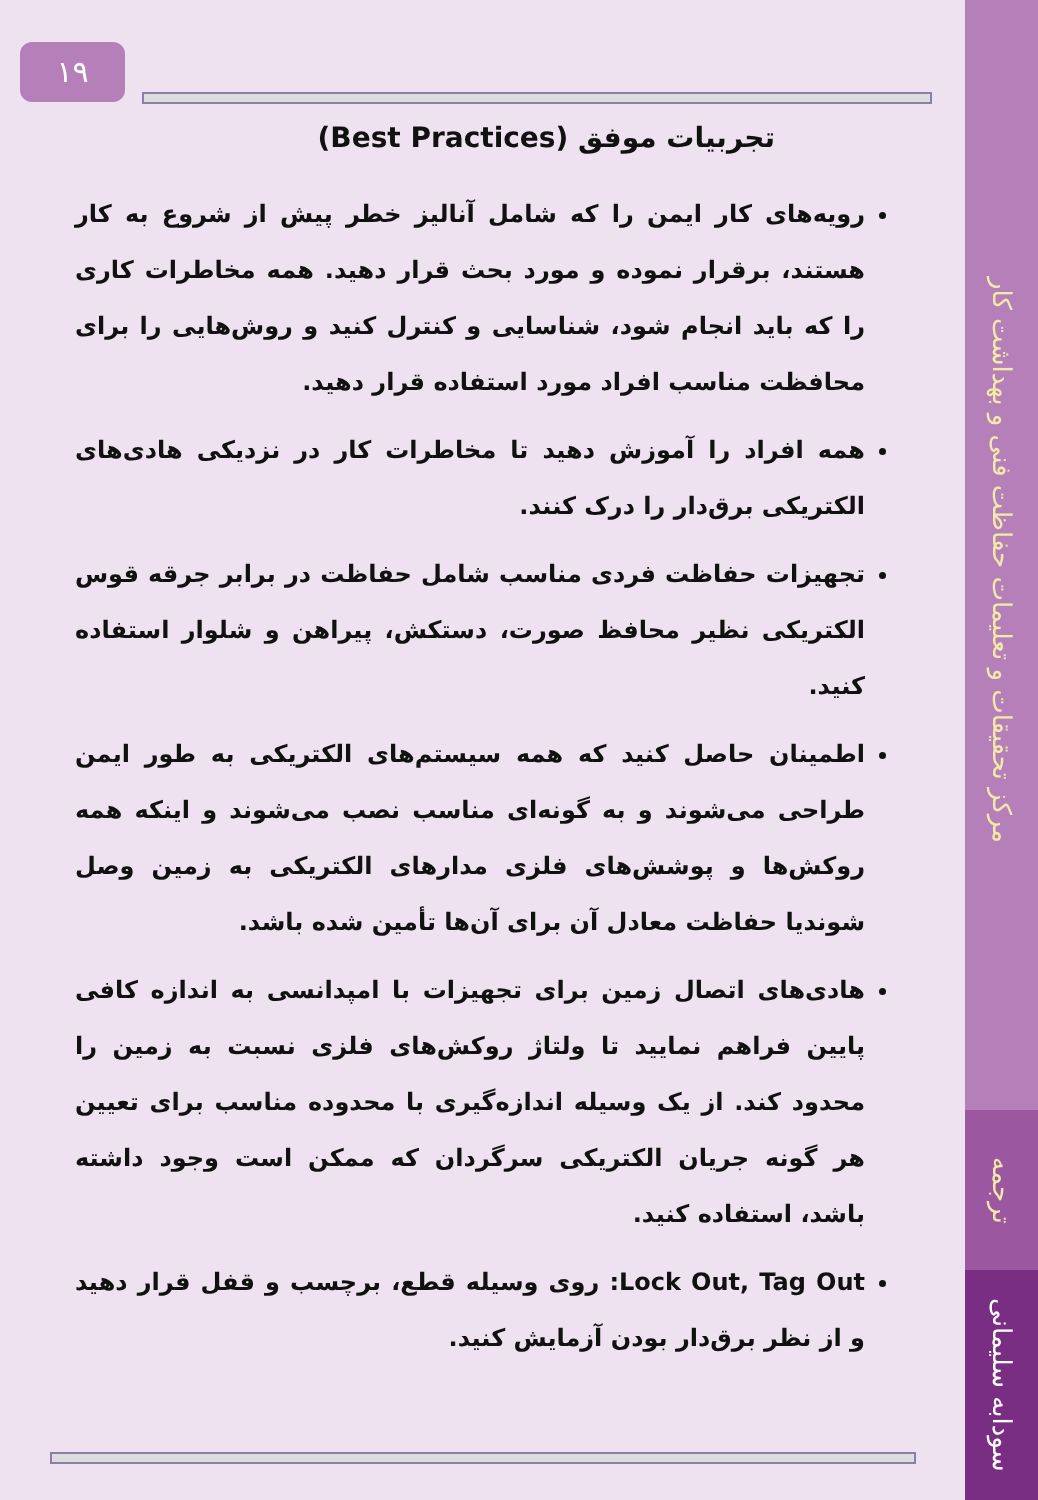مرکز تحقیقات و تعلیمات حفاظت فنی و بهداشت کار
ترجمه
سودابه سلیمانی
۱۹
تجربیات موفق (Best Practices)
رویه‌های کار ایمن را که شامل آنالیز خطر پیش از شروع به کار هستند، برقرار نموده و مورد بحث قرار دهید. همه مخاطرات کاری را که باید انجام شود، شناسایی و کنترل کنید و روش‌هایی را برای محافظت مناسب افراد مورد استفاده قرار دهید.
همه افراد را آموزش دهید تا مخاطرات کار در نزدیکی هادی‌های الکتریکی برق‌دار را درک کنند.
تجهیزات حفاظت فردی مناسب شامل حفاظت در برابر جرقه قوس الکتریکی نظیر محافظ صورت، دستکش، پیراهن و شلوار استفاده کنید.
اطمینان حاصل کنید که همه سیستم‌های الکتریکی به طور ایمن طراحی می‌شوند و به گونه‌ای مناسب نصب می‌شوند و اینکه همه روکش‌ها و پوشش‌های فلزی مدارهای الکتریکی به زمین وصل شوندیا حفاظت معادل آن برای آن‌ها تأمین شده باشد.
هادی‌های اتصال زمین برای تجهیزات با امپدانسی به اندازه کافی پایین فراهم نمایید تا ولتاژ روکش‌های فلزی نسبت به زمین را محدود کند. از یک وسیله اندازه‌گیری با محدوده مناسب برای تعیین هر گونه جریان الکتریکی سرگردان که ممکن است وجود داشته باشد، استفاده کنید.
Lock Out, Tag Out: روی وسیله قطع، برچسب و قفل قرار دهید و از نظر برق‌دار بودن آزمایش کنید.